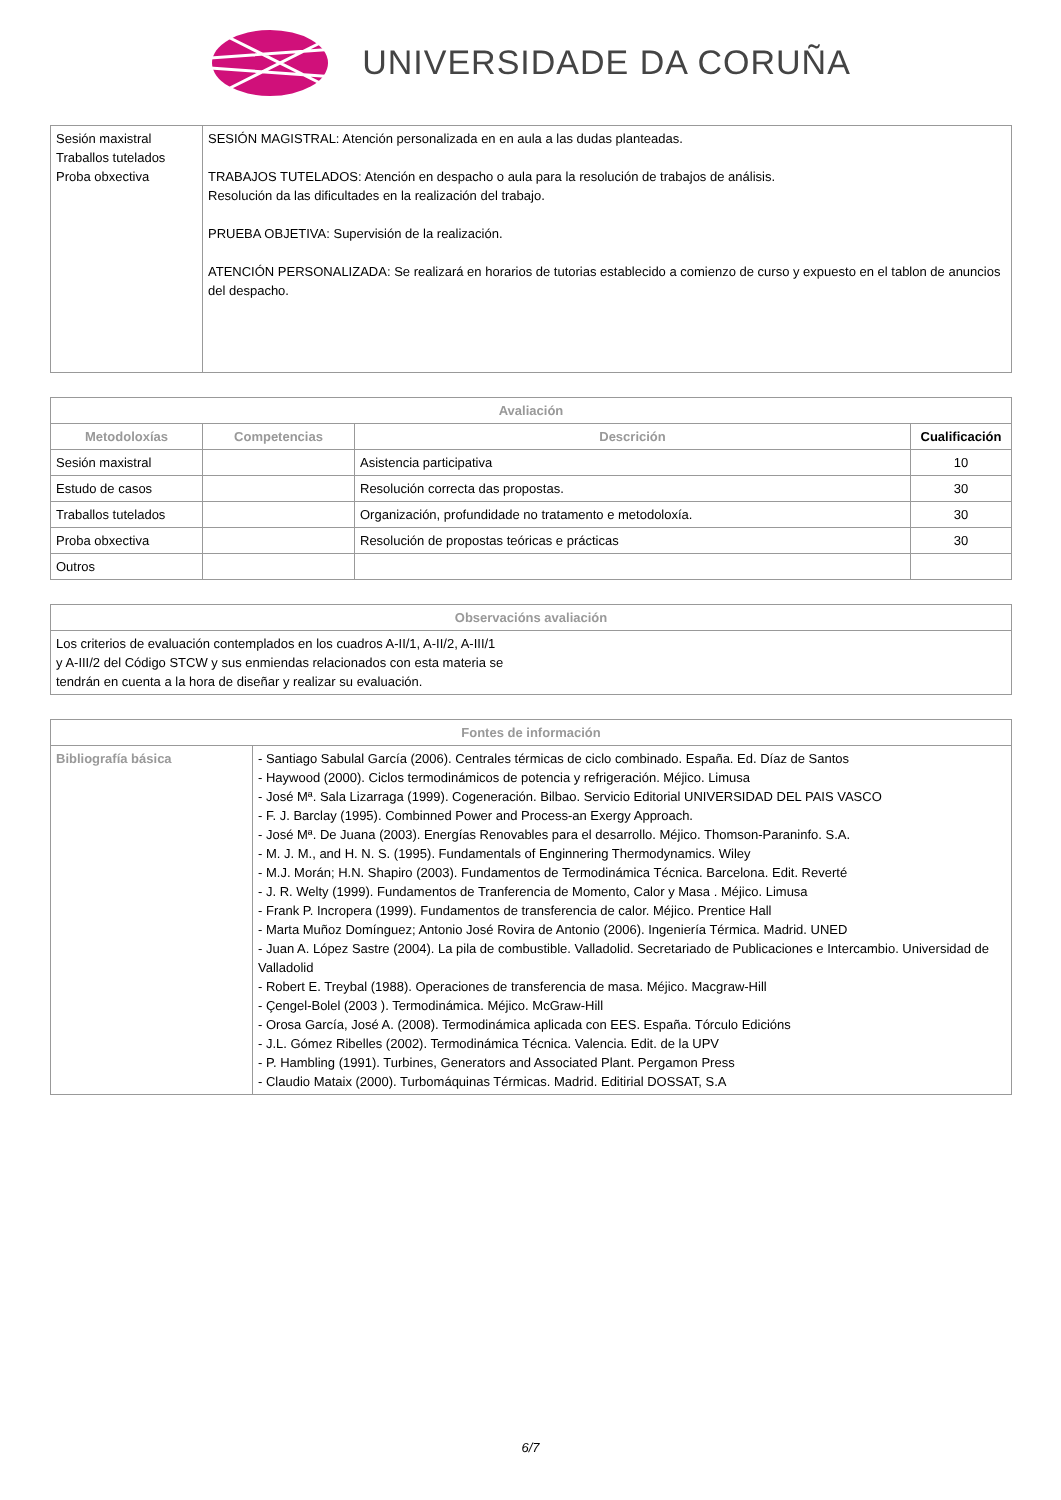UNIVERSIDADE DA CORUÑA
| Sesión maxistral Traballos tutelados Proba obxectiva | SESIÓN MAGISTRAL: Atención personalizada en en aula a las dudas planteadas. TRABAJOS TUTELADOS: Atención en despacho o aula para la resolución de trabajos de análisis. Resolución da las dificultades en la realización del trabajo. PRUEBA OBJETIVA: Supervisión de la realización. ATENCIÓN PERSONALIZADA: Se realizará en horarios de tutorias establecido a comienzo de curso y expuesto en el tablon de anuncios del despacho. |
| Avaliación | | | |
| --- | --- | --- | --- |
| Metodoloxías | Competencias | Descrición | Cualificación |
| Sesión maxistral | | Asistencia participativa | 10 |
| Estudo de casos | | Resolución correcta das propostas. | 30 |
| Traballos tutelados | | Organización, profundidade no tratamento e metodoloxía. | 30 |
| Proba obxectiva | | Resolución de propostas teóricas e prácticas | 30 |
| Outros | | | |
| Observacións avaliación |
| --- |
| Los criterios de evaluación contemplados en los cuadros A-II/1, A-II/2, A-III/1 y A-III/2 del Código STCW y sus enmiendas relacionados con esta materia se tendrán en cuenta a la hora de diseñar y realizar su evaluación. |
| Fontes de información | |
| --- | --- |
| Bibliografía básica | - Santiago Sabulal García (2006). Centrales térmicas de ciclo combinado. España. Ed. Díaz de Santos - Haywood (2000). Ciclos termodinámicos de potencia y refrigeración. Méjico. Limusa - José Mª. Sala Lizarraga (1999). Cogeneración. Bilbao. Servicio Editorial UNIVERSIDAD DEL PAIS VASCO - F. J. Barclay (1995). Combinned Power and Process-an Exergy Approach. - José Mª. De Juana (2003). Energías Renovables para el desarrollo. Méjico. Thomson-Paraninfo. S.A. - M. J. M., and H. N. S. (1995). Fundamentals of Enginnering Thermodynamics. Wiley - M.J. Morán; H.N. Shapiro (2003). Fundamentos de Termodinámica Técnica. Barcelona. Edit. Reverté - J. R. Welty (1999). Fundamentos de Tranferencia de Momento, Calor y Masa . Méjico. Limusa - Frank P. Incropera (1999). Fundamentos de transferencia de calor. Méjico. Prentice Hall - Marta Muñoz Domínguez; Antonio José Rovira de Antonio (2006). Ingeniería Térmica. Madrid. UNED - Juan A. López Sastre (2004). La pila de combustible. Valladolid. Secretariado de Publicaciones e Intercambio. Universidad de Valladolid - Robert E. Treybal (1988). Operaciones de transferencia de masa. Méjico. Macgraw-Hill - Çengel-Bolel (2003 ). Termodinámica. Méjico. McGraw-Hill - Orosa García, José A. (2008). Termodinámica aplicada con EES. España. Tórculo Edicións - J.L. Gómez Ribelles (2002). Termodinámica Técnica. Valencia. Edit. de la UPV - P. Hambling (1991). Turbines, Generators and Associated Plant. Pergamon Press - Claudio Mataix (2000). Turbomáquinas Térmicas. Madrid. Editirial DOSSAT, S.A |
6/7